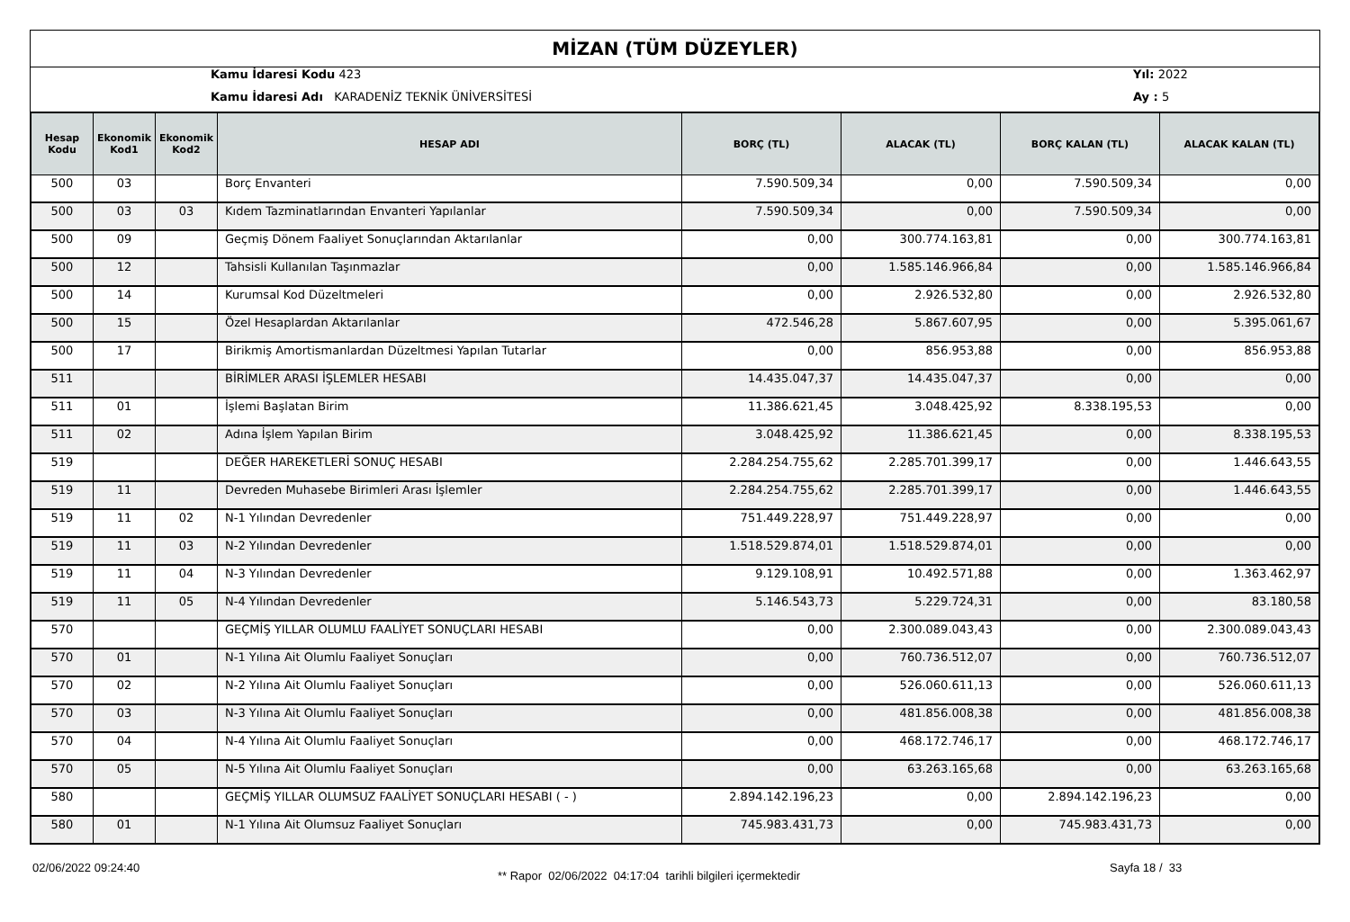MİZAN (TÜM DÜZEYLER)
Kamu İdaresi Kodu 423
Kamu İdaresi Adı KARADENİZ TEKNİK ÜNİVERSİTESİ
Yıl: 2022
Ay : 5
| Hesap Kodu | Ekonomik Kod1 | Ekonomik Kod2 | HESAP ADI | BORÇ (TL) | ALACAK (TL) | BORÇ KALAN (TL) | ALACAK KALAN (TL) |
| --- | --- | --- | --- | --- | --- | --- | --- |
| 500 | 03 | | Borç Envanteri | 7.590.509,34 | 0,00 | 7.590.509,34 | 0,00 |
| 500 | 03 | 03 | Kıdem Tazminatlarından Envanteri Yapılanlar | 7.590.509,34 | 0,00 | 7.590.509,34 | 0,00 |
| 500 | 09 | | Geçmiş Dönem Faaliyet Sonuçlarından Aktarılanlar | 0,00 | 300.774.163,81 | 0,00 | 300.774.163,81 |
| 500 | 12 | | Tahsisli Kullanılan Taşınmazlar | 0,00 | 1.585.146.966,84 | 0,00 | 1.585.146.966,84 |
| 500 | 14 | | Kurumsal Kod Düzeltmeleri | 0,00 | 2.926.532,80 | 0,00 | 2.926.532,80 |
| 500 | 15 | | Özel Hesaplardan Aktarılanlar | 472.546,28 | 5.867.607,95 | 0,00 | 5.395.061,67 |
| 500 | 17 | | Birikmiş Amortismanlardan Düzeltmesi Yapılan Tutarlar | 0,00 | 856.953,88 | 0,00 | 856.953,88 |
| 511 | | | BİRİMLER ARASI İŞLEMLER HESABI | 14.435.047,37 | 14.435.047,37 | 0,00 | 0,00 |
| 511 | 01 | | İşlemi Başlatan Birim | 11.386.621,45 | 3.048.425,92 | 8.338.195,53 | 0,00 |
| 511 | 02 | | Adına İşlem Yapılan Birim | 3.048.425,92 | 11.386.621,45 | 0,00 | 8.338.195,53 |
| 519 | | | DEĞER HAREKETLERİ SONUÇ HESABI | 2.284.254.755,62 | 2.285.701.399,17 | 0,00 | 1.446.643,55 |
| 519 | 11 | | Devreden Muhasebe Birimleri Arası İşlemler | 2.284.254.755,62 | 2.285.701.399,17 | 0,00 | 1.446.643,55 |
| 519 | 11 | 02 | N-1 Yılından Devredenler | 751.449.228,97 | 751.449.228,97 | 0,00 | 0,00 |
| 519 | 11 | 03 | N-2 Yılından Devredenler | 1.518.529.874,01 | 1.518.529.874,01 | 0,00 | 0,00 |
| 519 | 11 | 04 | N-3 Yılından Devredenler | 9.129.108,91 | 10.492.571,88 | 0,00 | 1.363.462,97 |
| 519 | 11 | 05 | N-4 Yılından Devredenler | 5.146.543,73 | 5.229.724,31 | 0,00 | 83.180,58 |
| 570 | | | GEÇMİŞ YILLAR OLUMLU FAALİYET SONUÇLARI HESABI | 0,00 | 2.300.089.043,43 | 0,00 | 2.300.089.043,43 |
| 570 | 01 | | N-1 Yılına Ait Olumlu Faaliyet Sonuçları | 0,00 | 760.736.512,07 | 0,00 | 760.736.512,07 |
| 570 | 02 | | N-2 Yılına Ait Olumlu Faaliyet Sonuçları | 0,00 | 526.060.611,13 | 0,00 | 526.060.611,13 |
| 570 | 03 | | N-3 Yılına Ait Olumlu Faaliyet Sonuçları | 0,00 | 481.856.008,38 | 0,00 | 481.856.008,38 |
| 570 | 04 | | N-4 Yılına Ait Olumlu Faaliyet Sonuçları | 0,00 | 468.172.746,17 | 0,00 | 468.172.746,17 |
| 570 | 05 | | N-5 Yılına Ait Olumlu Faaliyet Sonuçları | 0,00 | 63.263.165,68 | 0,00 | 63.263.165,68 |
| 580 | | | GEÇMİŞ YILLAR OLUMSUZ FAALİYET SONUÇLARI HESABI ( - ) | 2.894.142.196,23 | 0,00 | 2.894.142.196,23 | 0,00 |
| 580 | 01 | | N-1 Yılına Ait Olumsuz Faaliyet Sonuçları | 745.983.431,73 | 0,00 | 745.983.431,73 | 0,00 |
02/06/2022 09:24:40
** Rapor 02/06/2022 04:17:04 tarihli bilgileri içermektedir
Sayfa 18 / 33